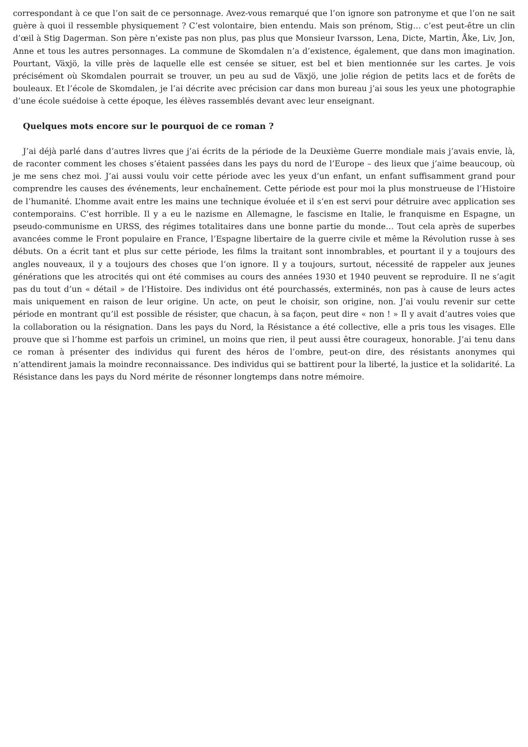correspondant à ce que l’on sait de ce personnage. Avez-vous remarqué que l’on ignore son patronyme et que l’on ne sait guère à quoi il ressemble physiquement ? C’est volontaire, bien entendu. Mais son prénom, Stig… c’est peut-être un clin d’œil à Stig Dagerman. Son père n’existe pas non plus, pas plus que Monsieur Ivarsson, Lena, Dicte, Martin, Åke, Liv, Jon, Anne et tous les autres personnages. La commune de Skomdalen n’a d’existence, également, que dans mon imagination. Pourtant, Växjö, la ville près de laquelle elle est censée se situer, est bel et bien mentionnée sur les cartes. Je vois précisément où Skomdalen pourrait se trouver, un peu au sud de Växjö, une jolie région de petits lacs et de forêts de bouleaux. Et l’école de Skomdalen, je l’ai décrite avec précision car dans mon bureau j’ai sous les yeux une photographie d’une école suédoise à cette époque, les élèves rassemblés devant avec leur enseignant.
Quelques mots encore sur le pourquoi de ce roman ?
J’ai déjà parlé dans d’autres livres que j’ai écrits de la période de la Deuxième Guerre mondiale mais j’avais envie, là, de raconter comment les choses s’étaient passées dans les pays du nord de l’Europe – des lieux que j’aime beaucoup, où je me sens chez moi. J’ai aussi voulu voir cette période avec les yeux d’un enfant, un enfant suffisamment grand pour comprendre les causes des événements, leur enchaînement. Cette période est pour moi la plus monstrueuse de l’Histoire de l’humanité. L’homme avait entre les mains une technique évoluée et il s’en est servi pour détruire avec application ses contemporains. C’est horrible. Il y a eu le nazisme en Allemagne, le fascisme en Italie, le franquisme en Espagne, un pseudo-communisme en URSS, des régimes totalitaires dans une bonne partie du monde… Tout cela après de superbes avancées comme le Front populaire en France, l’Espagne libertaire de la guerre civile et même la Révolution russe à ses débuts. On a écrit tant et plus sur cette période, les films la traitant sont innombrables, et pourtant il y a toujours des angles nouveaux, il y a toujours des choses que l’on ignore. Il y a toujours, surtout, nécessité de rappeler aux jeunes générations que les atrocités qui ont été commises au cours des années 1930 et 1940 peuvent se reproduire. Il ne s’agit pas du tout d’un « détail » de l’Histoire. Des individus ont été pourchassés, exterminés, non pas à cause de leurs actes mais uniquement en raison de leur origine. Un acte, on peut le choisir, son origine, non. J’ai voulu revenir sur cette période en montrant qu’il est possible de résister, que chacun, à sa façon, peut dire « non ! » Il y avait d’autres voies que la collaboration ou la résignation. Dans les pays du Nord, la Résistance a été collective, elle a pris tous les visages. Elle prouve que si l’homme est parfois un criminel, un moins que rien, il peut aussi être courageux, honorable. J’ai tenu dans ce roman à présenter des individus qui furent des héros de l’ombre, peut-on dire, des résistants anonymes qui n’attendirent jamais la moindre reconnaissance. Des individus qui se battirent pour la liberté, la justice et la solidarité. La Résistance dans les pays du Nord mérite de résonner longtemps dans notre mémoire.